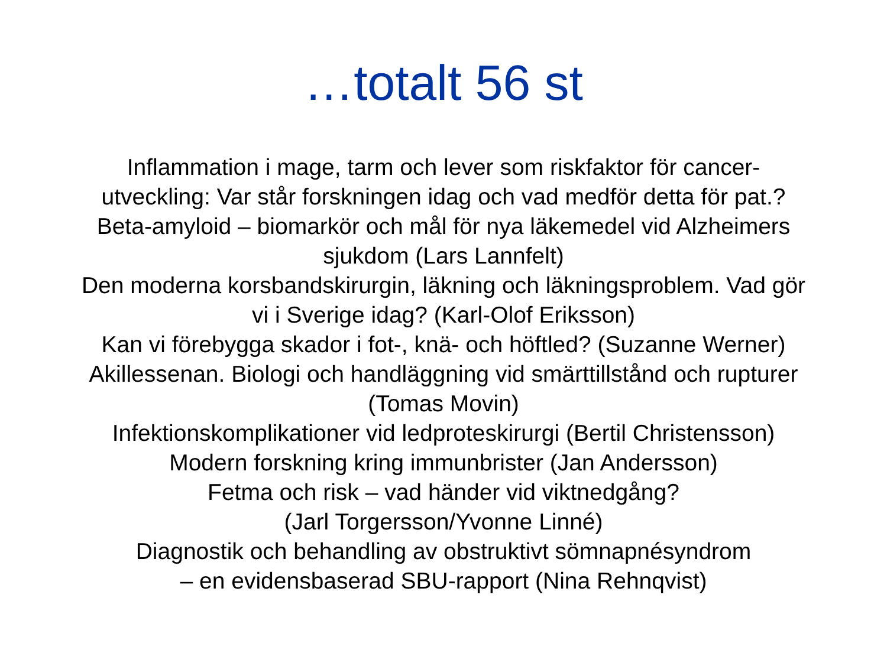…totalt 56 st
Inflammation i mage, tarm och lever som riskfaktor för cancer-
utveckling: Var står forskningen idag och vad medför detta för pat.?
Beta-amyloid – biomarkör och mål för nya läkemedel vid Alzheimers
sjukdom (Lars Lannfelt)
Den moderna korsbandskirurgin, läkning och läkningsproblem. Vad gör
vi i Sverige idag? (Karl-Olof Eriksson)
Kan vi förebygga skador i fot-, knä- och höftled? (Suzanne Werner)
Akillessenan. Biologi och handläggning vid smärttillstånd och rupturer
(Tomas Movin)
Infektionskomplikationer vid ledproteskirurgi (Bertil Christensson)
Modern forskning kring immunbrister (Jan Andersson)
Fetma och risk – vad händer vid viktnedgång?
(Jarl Torgersson/Yvonne Linné)
Diagnostik och behandling av obstruktivt sömnapnésyndrom
– en evidensbaserad SBU-rapport (Nina Rehnqvist)